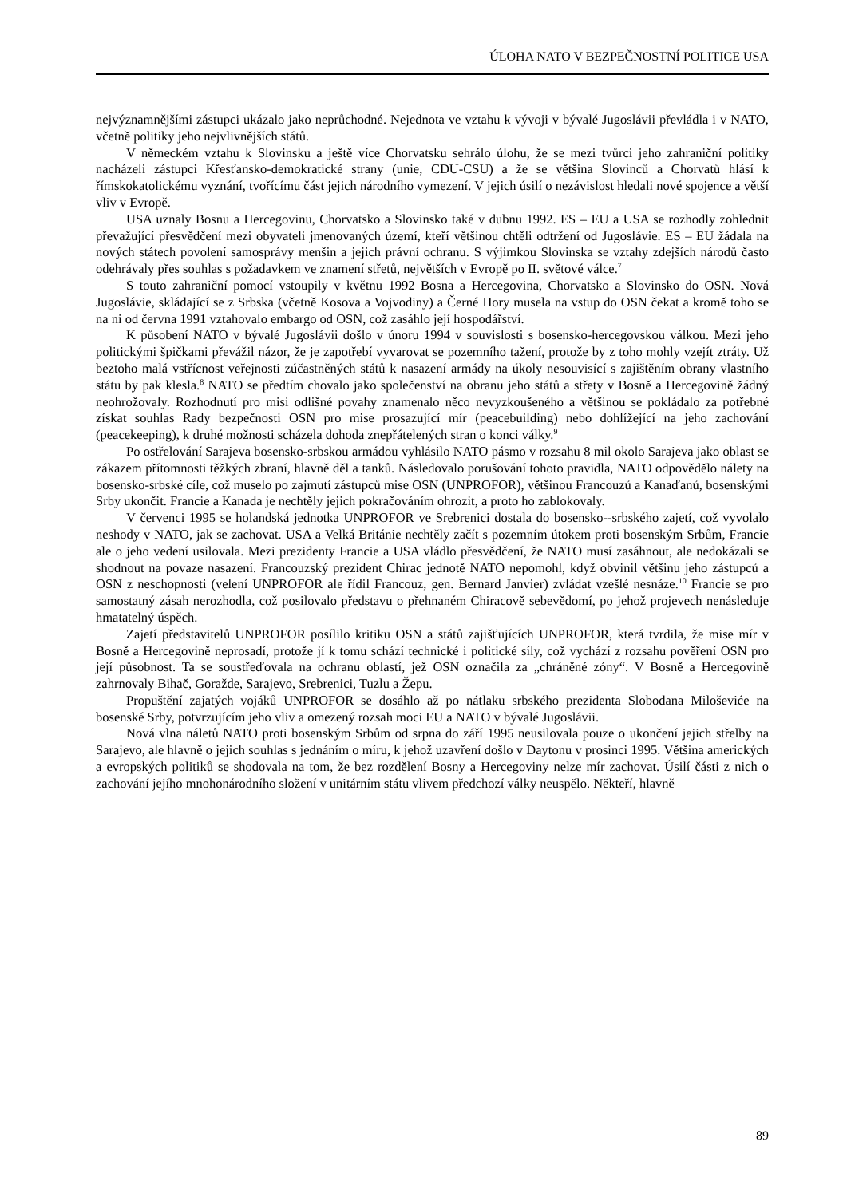ÚLOHA NATO V BEZPEČNOSTNÍ POLITICE USA
nejvýznamnějšími zástupci ukázalo jako neprůchodné. Nejednota ve vztahu k vývoji v bývalé Jugoslávii převládla i v NATO, včetně politiky jeho nejvlivnějších států.
V německém vztahu k Slovinsku a ještě více Chorvatsku sehrálo úlohu, že se mezi tvůrci jeho zahraniční politiky nacházeli zástupci Křesťansko-demokratické strany (unie, CDU-CSU) a že se většina Slovinců a Chorvatů hlásí k římskokatolickému vyznání, tvořícímu část jejich národního vymezení. V jejich úsilí o nezávislost hledali nové spojence a větší vliv v Evropě.
USA uznaly Bosnu a Hercegovinu, Chorvatsko a Slovinsko také v dubnu 1992. ES – EU a USA se rozhodly zohlednit převažující přesvědčení mezi obyvateli jmenovaných území, kteří většinou chtěli odtržení od Jugoslávie. ES – EU žádala na nových státech povolení samosprávy menšin a jejich právní ochranu. S výjimkou Slovinska se vztahy zdejších národů často odehrávaly přes souhlas s požadavkem ve znamení střetů, největších v Evropě po II. světové válce.<sup>7</sup>
S touto zahraniční pomocí vstoupily v květnu 1992 Bosna a Hercegovina, Chorvatsko a Slovinsko do OSN. Nová Jugoslávie, skládající se z Srbska (včetně Kosova a Vojvodiny) a Černé Hory musela na vstup do OSN čekat a kromě toho se na ni od června 1991 vztahovalo embargo od OSN, což zasáhlo její hospodářství.
K působení NATO v bývalé Jugoslávii došlo v únoru 1994 v souvislosti s bosensko-hercegovskou válkou. Mezi jeho politickými špičkami převážil názor, že je zapotřebí vyvarovat se pozemního tažení, protože by z toho mohly vzejít ztráty. Už beztoho malá vstřícnost veřejnosti zúčastněných států k nasazení armády na úkoly nesouvisící s zajištěním obrany vlastního státu by pak klesla.<sup>8</sup> NATO se předtím chovalo jako společenství na obranu jeho států a střety v Bosně a Hercegovině žádný neohrožovaly. Rozhodnutí pro misi odlišné povahy znamenalo něco nevyzkoušeného a většinou se pokládalo za potřebné získat souhlas Rady bezpečnosti OSN pro mise prosazující mír (peacebuilding) nebo dohlížející na jeho zachování (peacekeeping), k druhé možnosti scházela dohoda znepřátelených stran o konci války.<sup>9</sup>
Po ostřelování Sarajeva bosensko-srbskou armádou vyhlásilo NATO pásmo v rozsahu 8 mil okolo Sarajeva jako oblast se zákazem přítomnosti těžkých zbraní, hlavně děl a tanků. Následovalo porušování tohoto pravidla, NATO odpovědělo nálety na bosensko-srbské cíle, což muselo po zajmutí zástupců mise OSN (UNPROFOR), většinou Francouzů a Kanaďanů, bosenskými Srby ukončit. Francie a Kanada je nechtěly jejich pokračováním ohrozit, a proto ho zablokovaly.
V červenci 1995 se holandská jednotka UNPROFOR ve Srebrenici dostala do bosensko--srbského zajetí, což vyvolalo neshody v NATO, jak se zachovat. USA a Velká Británie nechtěly začít s pozemním útokem proti bosenským Srbům, Francie ale o jeho vedení usilovala. Mezi prezidenty Francie a USA vládlo přesvědčení, že NATO musí zasáhnout, ale nedokázali se shodnout na povaze nasazení. Francouzský prezident Chirac jednotě NATO nepomohl, když obvinil většinu jeho zástupců a OSN z neschopnosti (velení UNPROFOR ale řídil Francouz, gen. Bernard Janvier) zvládat vzešlé nesnáze.<sup>10</sup> Francie se pro samostatný zásah nerozhodla, což posilovalo představu o přehnaném Chiracově sebevědomí, po jehož projevech nenásleduje hmatatelný úspěch.
Zajetí představitelů UNPROFOR posílilo kritiku OSN a států zajišťujících UNPROFOR, která tvrdila, že mise mír v Bosně a Hercegovině neprosadí, protože jí k tomu schází technické i politické síly, což vychází z rozsahu pověření OSN pro její působnost. Ta se soustřeďovala na ochranu oblastí, jež OSN označila za „chráněné zóny“. V Bosně a Hercegovině zahrnovaly Bihač, Goražde, Sarajevo, Srebrenici, Tuzlu a Žepu.
Propuštění zajatých vojáků UNPROFOR se dosáhlo až po nátlaku srbského prezidenta Slobodana Miloševiće na bosenské Srby, potvrzujícím jeho vliv a omezený rozsah moci EU a NATO v bývalé Jugoslávii.
Nová vlna náletů NATO proti bosenským Srbům od srpna do září 1995 neusilovala pouze o ukončení jejich střelby na Sarajevo, ale hlavně o jejich souhlas s jednáním o míru, k jehož uzavření došlo v Daytonu v prosinci 1995. Většina amerických a evropských politiků se shodovala na tom, že bez rozdělení Bosny a Hercegoviny nelze mír zachovat. Úsilí části z nich o zachování jejího mnohonárodního složení v unitárním státu vlivem předchozí války neuspělo. Někteří, hlavně
89